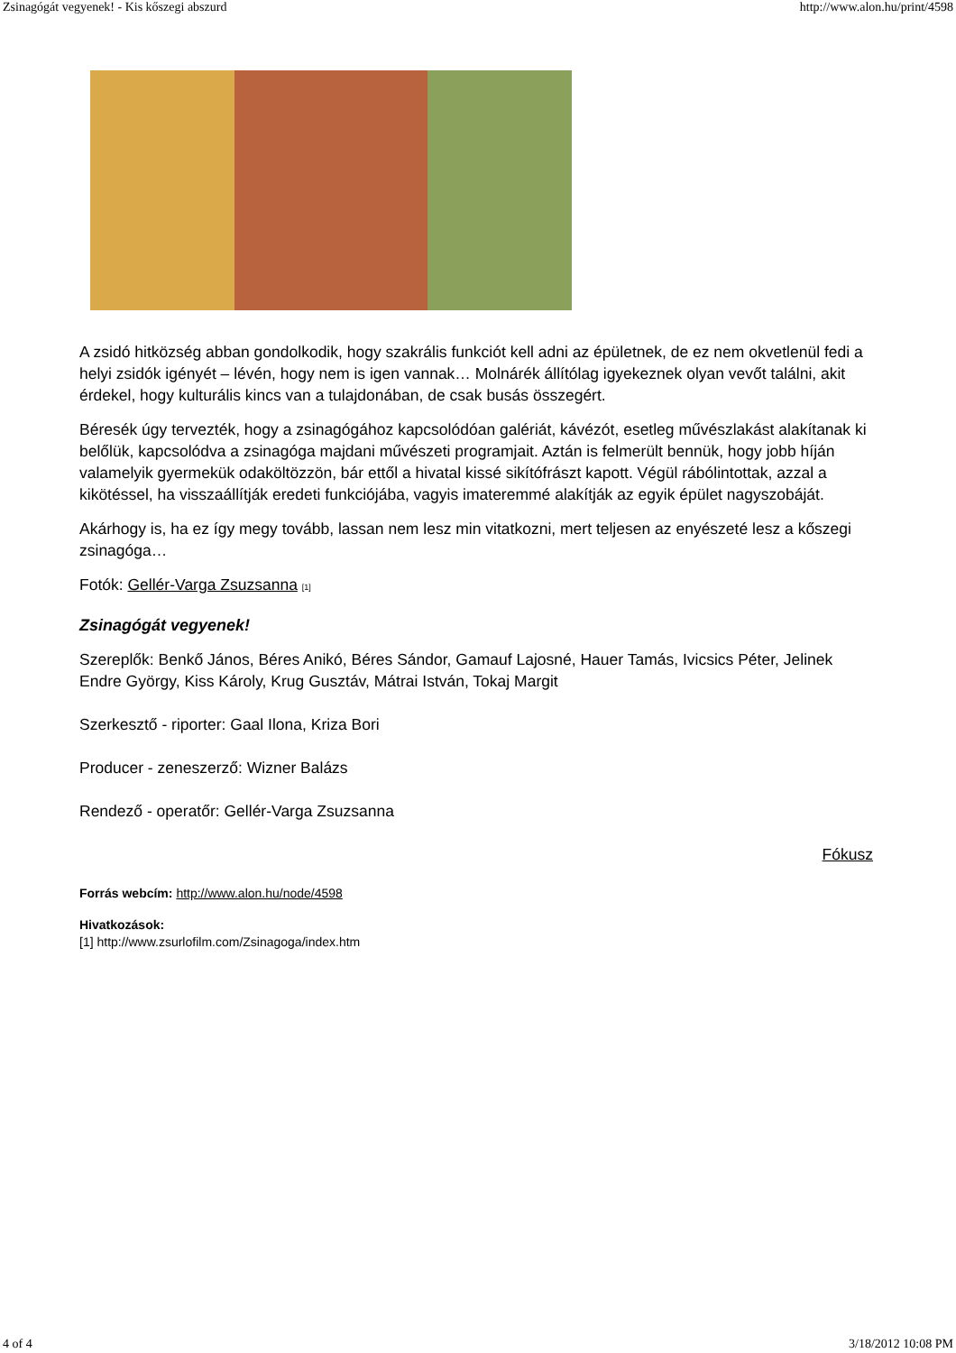Zsinagógát vegyenek! - Kis kőszegi abszurd http://www.alon.hu/print/4598
A zsidó hitközség abban gondolkodik, hogy szakrális funkciót kell adni az épületnek, de ez nem okvetlenül fedi a helyi zsidók igényét – lévén, hogy nem is igen vannak… Molnárék állítólag igyekeznek olyan vevőt találni, akit érdekel, hogy kulturális kincs van a tulajdonában, de csak busás összegért.
Béresék úgy tervezték, hogy a zsinagógához kapcsolódóan galériát, kávézót, esetleg művészlakást alakítanak ki belőlük, kapcsolódva a zsinagóga majdani művészeti programjait. Aztán is felmerült bennük, hogy jobb híján valamelyik gyermekük odaköltözzön, bár ettől a hivatal kissé sikítófrászt kapott. Végül rábólintottak, azzal a kikötéssel, ha visszaállítják eredeti funkciójába, vagyis imateremmé alakítják az egyik épület nagyszobáját.
Akárhogy is, ha ez így megy tovább, lassan nem lesz min vitatkozni, mert teljesen az enyészeté lesz a kőszegi zsinagóga…
Fotók: Gellér-Varga Zsuzsanna [1]
Zsinagógát vegyenek!
Szereplők: Benkő János, Béres Anikó, Béres Sándor, Gamauf Lajosné, Hauer Tamás, Ivicsics Péter, Jelinek Endre György, Kiss Károly, Krug Gusztáv, Mátrai István, Tokaj Margit
Szerkesztő - riporter: Gaal Ilona, Kriza Bori
Producer - zeneszerző: Wizner Balázs
Rendező - operatőr: Gellér-Varga Zsuzsanna
Fókusz
Forrás webcím: http://www.alon.hu/node/4598
Hivatkozások:
[1] http://www.zsurlofilm.com/Zsinagoga/index.htm
4 of 4 3/18/2012 10:08 PM